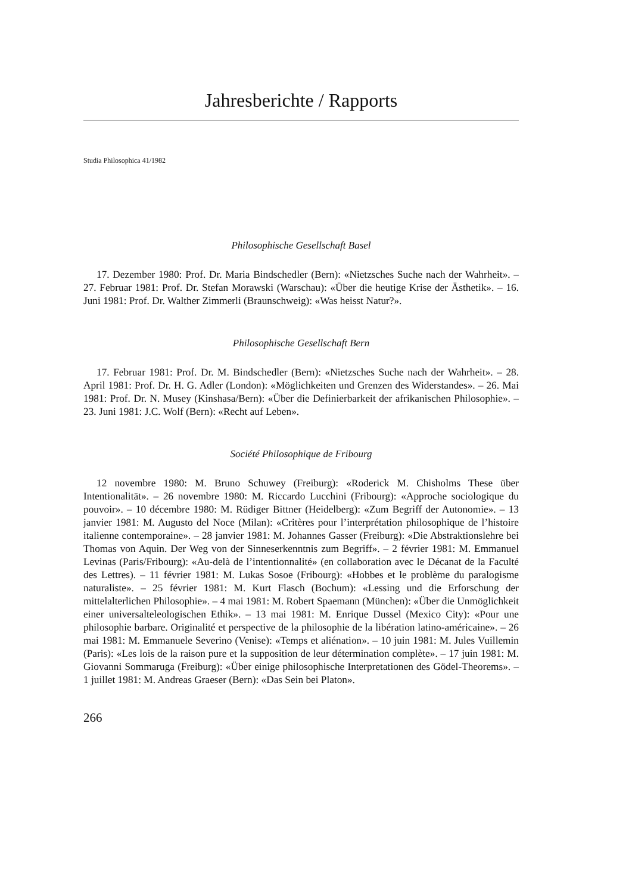Jahresberichte / Rapports
Studia Philosophica 41/1982
Philosophische Gesellschaft Basel
17. Dezember 1980: Prof. Dr. Maria Bindschedler (Bern): «Nietzsches Suche nach der Wahrheit». – 27. Februar 1981: Prof. Dr. Stefan Morawski (Warschau): «Über die heutige Krise der Ästhetik». – 16. Juni 1981: Prof. Dr. Walther Zimmerli (Braunschweig): «Was heisst Natur?».
Philosophische Gesellschaft Bern
17. Februar 1981: Prof. Dr. M. Bindschedler (Bern): «Nietzsches Suche nach der Wahrheit». – 28. April 1981: Prof. Dr. H. G. Adler (London): «Möglichkeiten und Grenzen des Widerstandes». – 26. Mai 1981: Prof. Dr. N. Musey (Kinshasa/Bern): «Über die Definierbarkeit der afrikanischen Philosophie». – 23. Juni 1981: J.C. Wolf (Bern): «Recht auf Leben».
Société Philosophique de Fribourg
12 novembre 1980: M. Bruno Schuwey (Freiburg): «Roderick M. Chisholms These über Intentionalität». – 26 novembre 1980: M. Riccardo Lucchini (Fribourg): «Approche sociologique du pouvoir». – 10 décembre 1980: M. Rüdiger Bittner (Heidelberg): «Zum Begriff der Autonomie». – 13 janvier 1981: M. Augusto del Noce (Milan): «Critères pour l’interprétation philosophique de l’histoire italienne contemporaine». – 28 janvier 1981: M. Johannes Gasser (Freiburg): «Die Abstraktionslehre bei Thomas von Aquin. Der Weg von der Sinneserkenntnis zum Begriff». – 2 février 1981: M. Emmanuel Levinas (Paris/Fribourg): «Au-delà de l’intentionnalité» (en collaboration avec le Décanat de la Faculté des Lettres). – 11 février 1981: M. Lukas Sosoe (Fribourg): «Hobbes et le problème du paralogisme naturaliste». – 25 février 1981: M. Kurt Flasch (Bochum): «Lessing und die Erforschung der mittelalterlichen Philosophie». – 4 mai 1981: M. Robert Spaemann (München): «Über die Unmöglichkeit einer universalteleologischen Ethik». – 13 mai 1981: M. Enrique Dussel (Mexico City): «Pour une philosophie barbare. Originalité et perspective de la philosophie de la libération latino-américaine». – 26 mai 1981: M. Emmanuele Severino (Venise): «Temps et aliénation». – 10 juin 1981: M. Jules Vuillemin (Paris): «Les lois de la raison pure et la supposition de leur détermination complète». – 17 juin 1981: M. Giovanni Sommaruga (Freiburg): «Über einige philosophische Interpretationen des Gödel-Theorems». – 1 juillet 1981: M. Andreas Graeser (Bern): «Das Sein bei Platon».
266